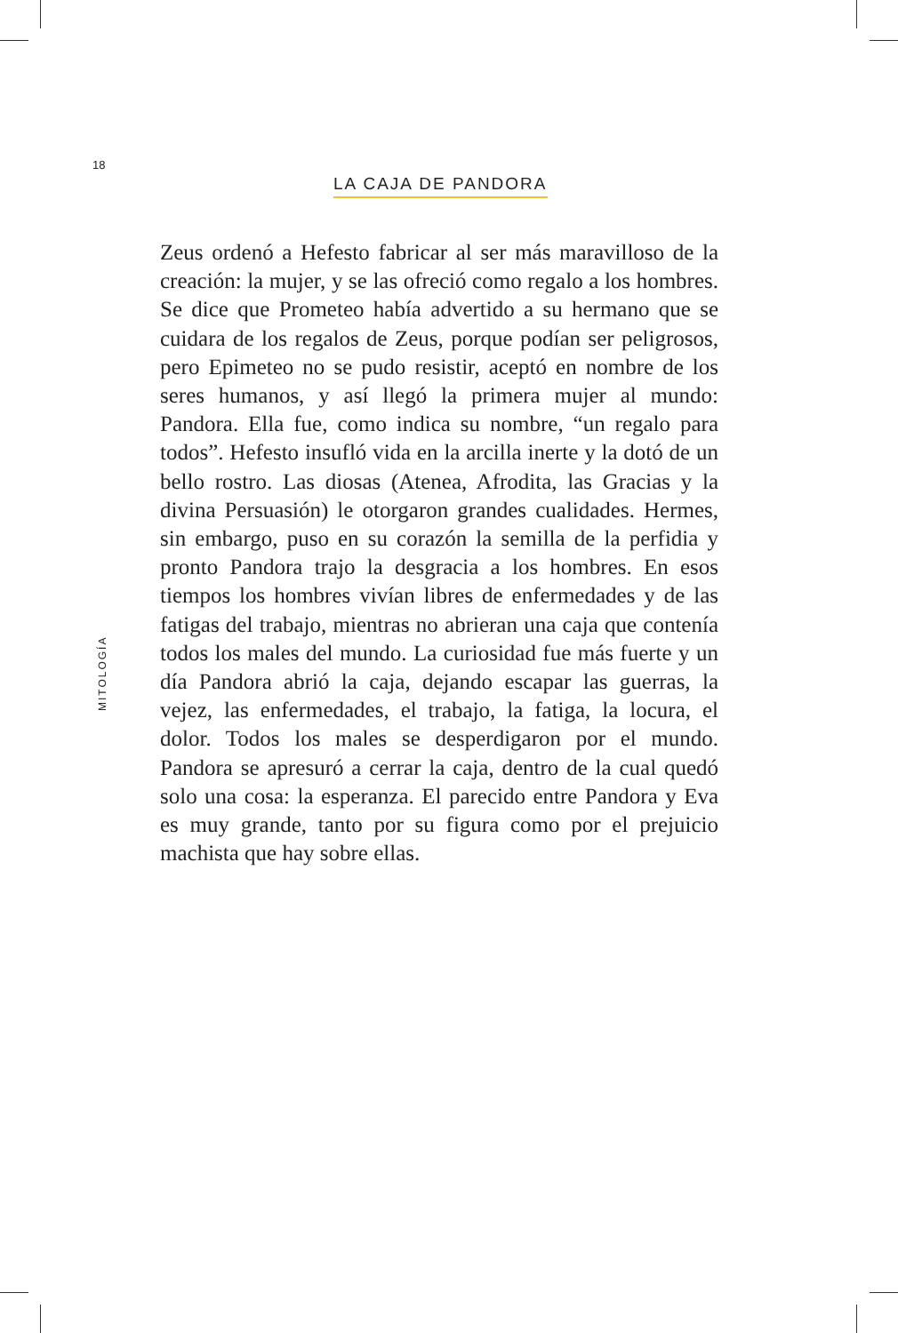18
LA CAJA DE PANDORA
Zeus ordenó a Hefesto fabricar al ser más maravilloso de la creación: la mujer, y se las ofreció como regalo a los hombres. Se dice que Prometeo había advertido a su hermano que se cuidara de los regalos de Zeus, porque podían ser peligrosos, pero Epimeteo no se pudo resistir, aceptó en nombre de los seres humanos, y así llegó la primera mujer al mundo: Pandora. Ella fue, como indica su nombre, “un regalo para todos”. Hefesto insufló vida en la arcilla inerte y la dotó de un bello rostro. Las diosas (Atenea, Afrodita, las Gracias y la divina Persuasión) le otorgaron grandes cualidades. Hermes, sin embargo, puso en su corazón la semilla de la perfidia y pronto Pandora trajo la desgracia a los hombres. En esos tiempos los hombres vivían libres de enfermedades y de las fatigas del trabajo, mientras no abrieran una caja que contenía todos los males del mundo. La curiosidad fue más fuerte y un día Pandora abrió la caja, dejando escapar las guerras, la vejez, las enfermedades, el trabajo, la fatiga, la locura, el dolor. Todos los males se desperdigaron por el mundo. Pandora se apresuró a cerrar la caja, dentro de la cual quedó solo una cosa: la esperanza. El parecido entre Pandora y Eva es muy grande, tanto por su figura como por el prejuicio machista que hay sobre ellas.
MITOLOGÍA